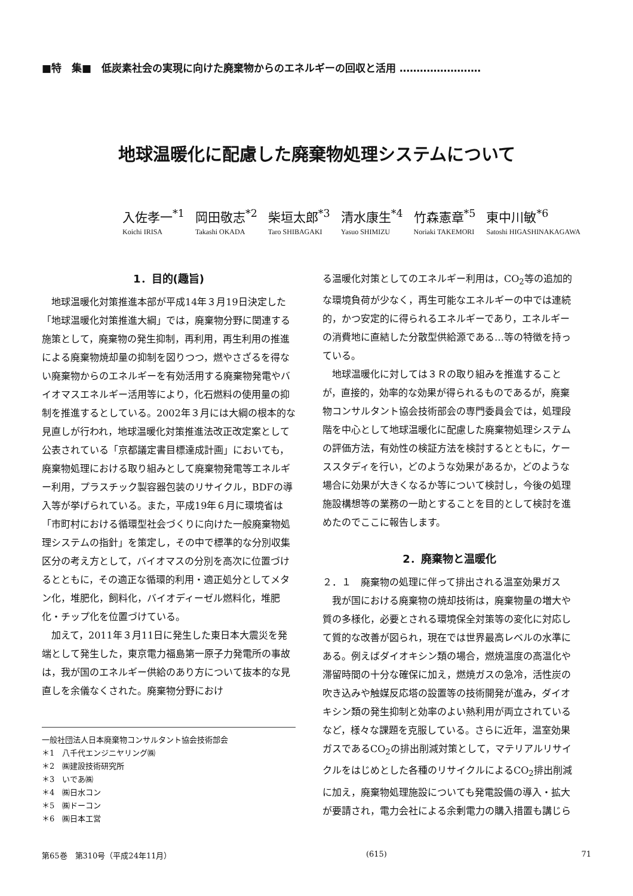■特　集■　低炭素社会の実現に向けた廃棄物からのエネルギーの回収と活用 ‥‥‥‥‥‥‥‥‥‥‥‥
地球温暖化に配慮した廃棄物処理システムについて
入佐孝一<sup>*1</sup>
Koichi IRISA
岡田敬志<sup>*2</sup>
Takashi OKADA
柴垣太郎<sup>*3</sup>
Taro SHIBAGAKI
清水康生<sup>*4</sup>
Yasuo SHIMIZU
竹森憲章<sup>*5</sup>
Noriaki TAKEMORI
東中川敏<sup>*6</sup>
Satoshi HIGASHINAKAGAWA
1．目的(趣旨)
地球温暖化対策推進本部が平成14年３月19日決定した「地球温暖化対策推進大綱」では，廃棄物分野に関連する施策として，廃棄物の発生抑制，再利用，再生利用の推進による廃棄物焼却量の抑制を図りつつ，燃やさざるを得ない廃棄物からのエネルギーを有効活用する廃棄物発電やバイオマスエネルギー活用等により，化石燃料の使用量の抑制を推進するとしている。2002年３月には大綱の根本的な見直しが行われ，地球温暖化対策推進法改正改定案として公表されている「京都議定書目標達成計画」においても，廃棄物処理における取り組みとして廃棄物発電等エネルギー利用，プラスチック製容器包装のリサイクル，BDFの導入等が挙げられている。また，平成19年６月に環境省は「市町村における循環型社会づくりに向けた一般廃棄物処理システムの指針」を策定し，その中で標準的な分別収集区分の考え方として，バイオマスの分別を高次に位置づけるとともに，その適正な循環的利用・適正処分としてメタン化，堆肥化，飼料化，バイオディーゼル燃料化，堆肥化・チップ化を位置づけている。
加えて，2011年３月11日に発生した東日本大震災を発端として発生した，東京電力福島第一原子力発電所の事故は，我が国のエネルギー供給のあり方について抜本的な見直しを余儀なくされた。廃棄物分野におけ
一般社団法人日本廃棄物コンサルタント協会技術部会
＊1　八千代エンジニヤリング㈱
＊2　㈱建設技術研究所
＊3　いであ㈱
＊4　㈱日水コン
＊5　㈱ドーコン
＊6　㈱日本工営
る温暖化対策としてのエネルギー利用は，CO<sub>2</sub>等の追加的な環境負荷が少なく，再生可能なエネルギーの中では連続的，かつ安定的に得られるエネルギーであり，エネルギーの消費地に直結した分散型供給源である…等の特徴を持っている。
地球温暖化に対しては３Ｒの取り組みを推進することが，直接的，効率的な効果が得られるものであるが，廃棄物コンサルタント協会技術部会の専門委員会では，処理段階を中心として地球温暖化に配慮した廃棄物処理システムの評価方法，有効性の検証方法を検討するとともに，ケーススタディを行い，どのような効果があるか，どのような場合に効果が大きくなるか等について検討し，今後の処理施設構想等の業務の一助とすることを目的として検討を進めたのでここに報告します。
2．廃棄物と温暖化
２．１　廃棄物の処理に伴って排出される温室効果ガス
我が国における廃棄物の焼却技術は，廃棄物量の増大や質の多様化，必要とされる環境保全対策等の変化に対応して質的な改善が図られ，現在では世界最高レベルの水準にある。例えばダイオキシン類の場合，燃焼温度の高温化や滞留時間の十分な確保に加え，燃焼ガスの急冷，活性炭の吹き込みや触媒反応塔の設置等の技術開発が進み，ダイオキシン類の発生抑制と効率のよい熱利用が両立されているなど，様々な課題を克服している。さらに近年，温室効果ガスであるCO<sub>2</sub>の排出削減対策として，マテリアルリサイクルをはじめとした各種のリサイクルによるCO<sub>2</sub>排出削減に加え，廃棄物処理施設についても発電設備の導入・拡大が要請され，電力会社による余剰電力の購入措置も講じら
第65巻　第310号（平成24年11月） (615) 71